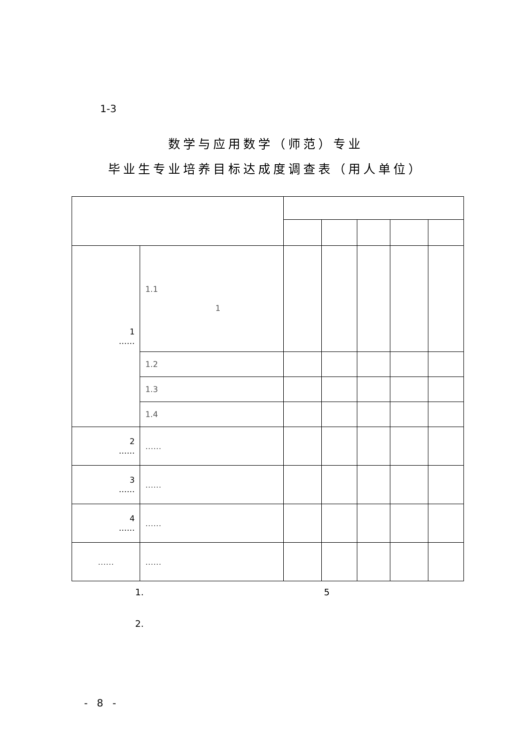1-3
数学与应用数学（师范）专业
毕业生专业培养目标达成度调查表（用人单位）
| 1 …… | 1.1 1 | | | | | |
| | 1.2 | | | | | |
| | 1.3 | | | | | |
| | 1.4 | | | | | |
| 2 …… | …… | | | | | |
| 3 …… | …… | | | | | |
| 4 …… | …… | | | | | |
| …… | …… | | | | | |
1. 5
2.
- 8 -